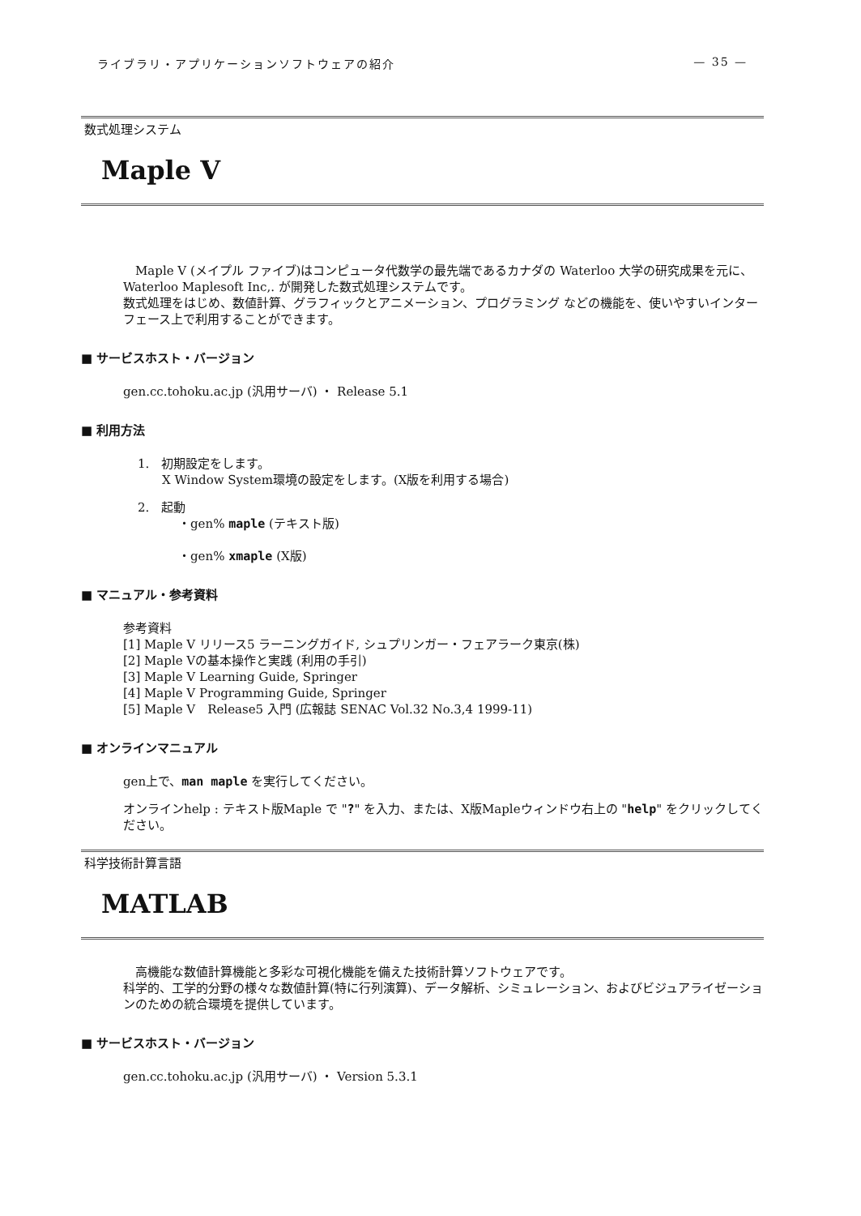ライブラリ・アプリケーションソフトウェアの紹介 — 35 —
数式処理システム
Maple V
　Maple V (メイプル ファイブ)はコンピュータ代数学の最先端であるカナダの Waterloo 大学の研究成果を元に、Waterloo Maplesoft Inc,. が開発した数式処理システムです。
数式処理をはじめ、数値計算、グラフィックとアニメーション、プログラミング などの機能を、使いやすいインターフェース上で利用することができます。
■ サービスホスト・バージョン
gen.cc.tohoku.ac.jp (汎用サーバ) ・ Release 5.1
■ 利用方法
1.　初期設定をします。
　　X Window System環境の設定をします。(X版を利用する場合)
2.　起動
　　・gen% maple (テキスト版)
　　・gen% xmaple (X版)
■ マニュアル・参考資料
参考資料
[1] Maple V リリース5 ラーニングガイド, シュプリンガー・フェアラーク東京(株)
[2] Maple Vの基本操作と実践 (利用の手引)
[3] Maple V Learning Guide, Springer
[4] Maple V Programming Guide, Springer
[5] Maple V　Release5 入門 (広報誌 SENAC Vol.32 No.3,4 1999-11)
■ オンラインマニュアル
gen上で、man maple を実行してください。
オンラインhelp : テキスト版Maple で "?" を入力、または、X版Mapleウィンドウ右上の "help" をクリックしてください。
科学技術計算言語
MATLAB
　高機能な数値計算機能と多彩な可視化機能を備えた技術計算ソフトウェアです。
科学的、工学的分野の様々な数値計算(特に行列演算)、データ解析、シミュレーション、およびビジュアライゼーションのための統合環境を提供しています。
■ サービスホスト・バージョン
gen.cc.tohoku.ac.jp (汎用サーバ) ・ Version 5.3.1